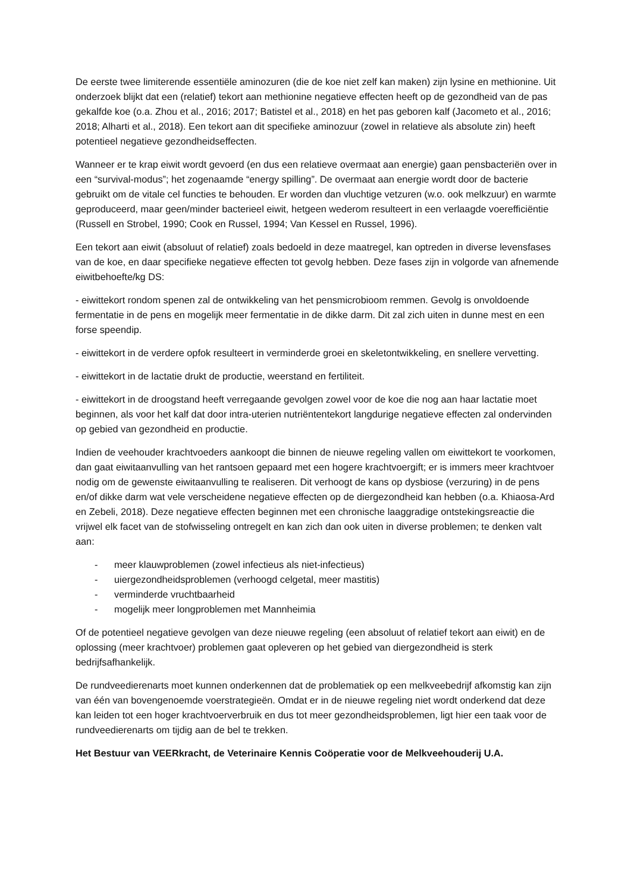De eerste twee limiterende essentiële aminozuren (die de koe niet zelf kan maken) zijn lysine en methionine. Uit onderzoek blijkt dat een (relatief) tekort aan methionine negatieve effecten heeft op de gezondheid van de pas gekalfde koe (o.a. Zhou et al., 2016; 2017; Batistel et al., 2018) en het pas geboren kalf (Jacometo et al., 2016; 2018; Alharti et al., 2018). Een tekort aan dit specifieke aminozuur (zowel in relatieve als absolute zin) heeft potentieel negatieve gezondheidseffecten.
Wanneer er te krap eiwit wordt gevoerd (en dus een relatieve overmaat aan energie) gaan pensbacteriën over in een “survival-modus”; het zogenaamde “energy spilling”. De overmaat aan energie wordt door de bacterie gebruikt om de vitale cel functies te behouden. Er worden dan vluchtige vetzuren (w.o. ook melkzuur) en warmte geproduceerd, maar geen/minder bacterieel eiwit, hetgeen wederom resulteert in een verlaagde voerefficiëntie (Russell en Strobel, 1990; Cook en Russel, 1994; Van Kessel en Russel, 1996).
Een tekort aan eiwit (absoluut of relatief) zoals bedoeld in deze maatregel, kan optreden in diverse levensfases van de koe, en daar specifieke negatieve effecten tot gevolg hebben. Deze fases zijn in volgorde van afnemende eiwitbehoefte/kg DS:
- eiwittekort rondom spenen zal de ontwikkeling van het pensmicrobioom remmen. Gevolg is onvoldoende fermentatie in de pens en mogelijk meer fermentatie in de dikke darm. Dit zal zich uiten in dunne mest en een forse speendip.
- eiwittekort in de verdere opfok resulteert in verminderde groei en skeletontwikkeling, en snellere vervetting.
- eiwittekort in de lactatie drukt de productie, weerstand en fertiliteit.
- eiwittekort in de droogstand heeft verregaande gevolgen zowel voor de koe die nog aan haar lactatie moet beginnen, als voor het kalf dat door intra-uterien nutriëntentekort langdurige negatieve effecten zal ondervinden op gebied van gezondheid en productie.
Indien de veehouder krachtvoeders aankoopt die binnen de nieuwe regeling vallen om eiwittekort te voorkomen, dan gaat eiwitaanvulling van het rantsoen gepaard met een hogere krachtvoergift; er is immers meer krachtvoer nodig om de gewenste eiwitaanvulling te realiseren. Dit verhoogt de kans op dysbiose (verzuring) in de pens en/of dikke darm wat vele verscheidene negatieve effecten op de diergezondheid kan hebben (o.a. Khiaosa-Ard en Zebeli, 2018). Deze negatieve effecten beginnen met een chronische laaggradige ontstekingsreactie die vrijwel elk facet van de stofwisseling ontregelt en kan zich dan ook uiten in diverse problemen; te denken valt aan:
- meer klauwproblemen (zowel infectieus als niet-infectieus)
- uiergezondheidsproblemen (verhoogd celgetal, meer mastitis)
- verminderde vruchtbaarheid
- mogelijk meer longproblemen met Mannheimia
Of de potentieel negatieve gevolgen van deze nieuwe regeling (een absoluut of relatief tekort aan eiwit) en de oplossing (meer krachtvoer) problemen gaat opleveren op het gebied van diergezondheid is sterk bedrijfsafhankelijk.
De rundveedierenarts moet kunnen onderkennen dat de problematiek op een melkveebedrijf afkomstig kan zijn van één van bovengenoemde voerstrategieën. Omdat er in de nieuwe regeling niet wordt onderkend dat deze kan leiden tot een hoger krachtvoerverbruik en dus tot meer gezondheidsproblemen, ligt hier een taak voor de rundveedierenarts om tijdig aan de bel te trekken.
Het Bestuur van VEERkracht, de Veterinaire Kennis Coöperatie voor de Melkveehouderij U.A.